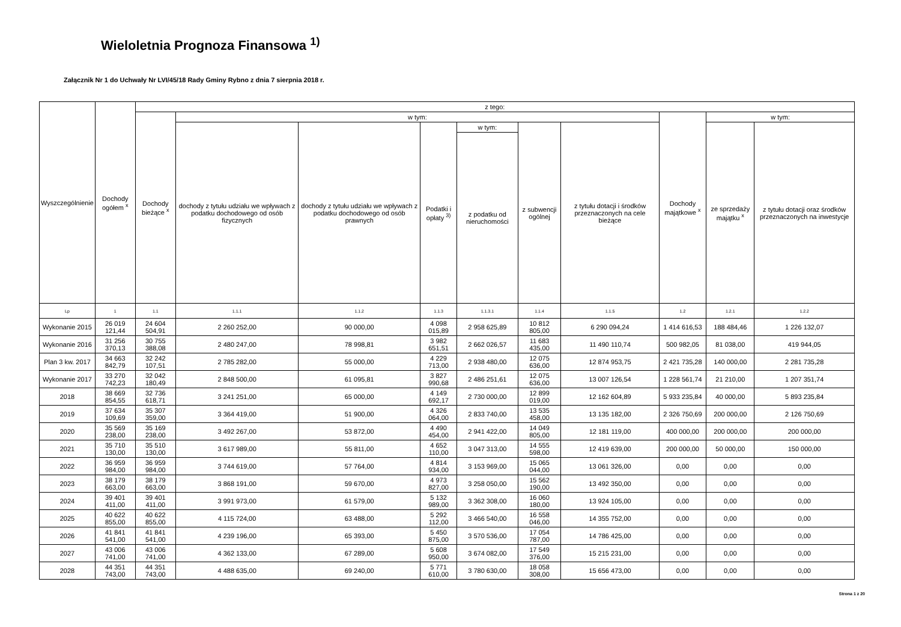Wieloletnia Prognoza Finansowa <sup>1)</sup>
Załącznik Nr 1 do Uchwały Nr LVI/45/18 Rady Gminy Rybno z dnia 7 sierpnia 2018 r.
| Wyszczególnienie | Dochody ogółem <sup>x</sup> | z tego: | | | | | | | | | |
| --- | --- | --- | --- | --- | --- | --- | --- | --- | --- | --- | --- |
| | | Dochody bieżące <sup>x</sup> | w tym: | | | | | | Dochody majątkowe <sup>x</sup> | w tym: | |
| | | | dochody z tytułu udziału we wpływach z podatku dochodowego od osób fizycznych | dochody z tytułu udziału we wpływach z podatku dochodowego od osób prawnych | Podatki i opłaty <sup>3)</sup> | w tym: | z subwencji ogólnej | z tytułu dotacji i środków przeznaczonych na cele bieżące | | ze sprzedaży majątku <sup>x</sup> | z tytułu dotacji oraz środków przeznaczonych na inwestycje |
| | | | | | | z podatku od nieruchomości | | | | | |
| Lp | 1 | 1.1 | 1.1.1 | 1.1.2 | 1.1.3 | 1.1.3.1 | 1.1.4 | 1.1.5 | 1.2 | 1.2.1 | 1.2.2 |
| Wykonanie 2015 | 26 019 121,44 | 24 604 504,91 | 2 260 252,00 | 90 000,00 | 4 098 015,89 | 2 958 625,89 | 10 812 805,00 | 6 290 094,24 | 1 414 616,53 | 188 484,46 | 1 226 132,07 |
| Wykonanie 2016 | 31 256 370,13 | 30 755 388,08 | 2 480 247,00 | 78 998,81 | 3 982 651,51 | 2 662 026,57 | 11 683 435,00 | 11 490 110,74 | 500 982,05 | 81 038,00 | 419 944,05 |
| Plan 3 kw. 2017 | 34 663 842,79 | 32 242 107,51 | 2 785 282,00 | 55 000,00 | 4 229 713,00 | 2 938 480,00 | 12 075 636,00 | 12 874 953,75 | 2 421 735,28 | 140 000,00 | 2 281 735,28 |
| Wykonanie 2017 | 33 270 742,23 | 32 042 180,49 | 2 848 500,00 | 61 095,81 | 3 827 990,68 | 2 486 251,61 | 12 075 636,00 | 13 007 126,54 | 1 228 561,74 | 21 210,00 | 1 207 351,74 |
| 2018 | 38 669 854,55 | 32 736 618,71 | 3 241 251,00 | 65 000,00 | 4 149 692,17 | 2 730 000,00 | 12 899 019,00 | 12 162 604,89 | 5 933 235,84 | 40 000,00 | 5 893 235,84 |
| 2019 | 37 634 109,69 | 35 307 359,00 | 3 364 419,00 | 51 900,00 | 4 326 064,00 | 2 833 740,00 | 13 535 458,00 | 13 135 182,00 | 2 326 750,69 | 200 000,00 | 2 126 750,69 |
| 2020 | 35 569 238,00 | 35 169 238,00 | 3 492 267,00 | 53 872,00 | 4 490 454,00 | 2 941 422,00 | 14 049 805,00 | 12 181 119,00 | 400 000,00 | 200 000,00 | 200 000,00 |
| 2021 | 35 710 130,00 | 35 510 130,00 | 3 617 989,00 | 55 811,00 | 4 652 110,00 | 3 047 313,00 | 14 555 598,00 | 12 419 639,00 | 200 000,00 | 50 000,00 | 150 000,00 |
| 2022 | 36 959 984,00 | 36 959 984,00 | 3 744 619,00 | 57 764,00 | 4 814 934,00 | 3 153 969,00 | 15 065 044,00 | 13 061 326,00 | 0,00 | 0,00 | 0,00 |
| 2023 | 38 179 663,00 | 38 179 663,00 | 3 868 191,00 | 59 670,00 | 4 973 827,00 | 3 258 050,00 | 15 562 190,00 | 13 492 350,00 | 0,00 | 0,00 | 0,00 |
| 2024 | 39 401 411,00 | 39 401 411,00 | 3 991 973,00 | 61 579,00 | 5 132 989,00 | 3 362 308,00 | 16 060 180,00 | 13 924 105,00 | 0,00 | 0,00 | 0,00 |
| 2025 | 40 622 855,00 | 40 622 855,00 | 4 115 724,00 | 63 488,00 | 5 292 112,00 | 3 466 540,00 | 16 558 046,00 | 14 355 752,00 | 0,00 | 0,00 | 0,00 |
| 2026 | 41 841 541,00 | 41 841 541,00 | 4 239 196,00 | 65 393,00 | 5 450 875,00 | 3 570 536,00 | 17 054 787,00 | 14 786 425,00 | 0,00 | 0,00 | 0,00 |
| 2027 | 43 006 741,00 | 43 006 741,00 | 4 362 133,00 | 67 289,00 | 5 608 950,00 | 3 674 082,00 | 17 549 376,00 | 15 215 231,00 | 0,00 | 0,00 | 0,00 |
| 2028 | 44 351 743,00 | 44 351 743,00 | 4 488 635,00 | 69 240,00 | 5 771 610,00 | 3 780 630,00 | 18 058 308,00 | 15 656 473,00 | 0,00 | 0,00 | 0,00 |
Strona 1 z 20